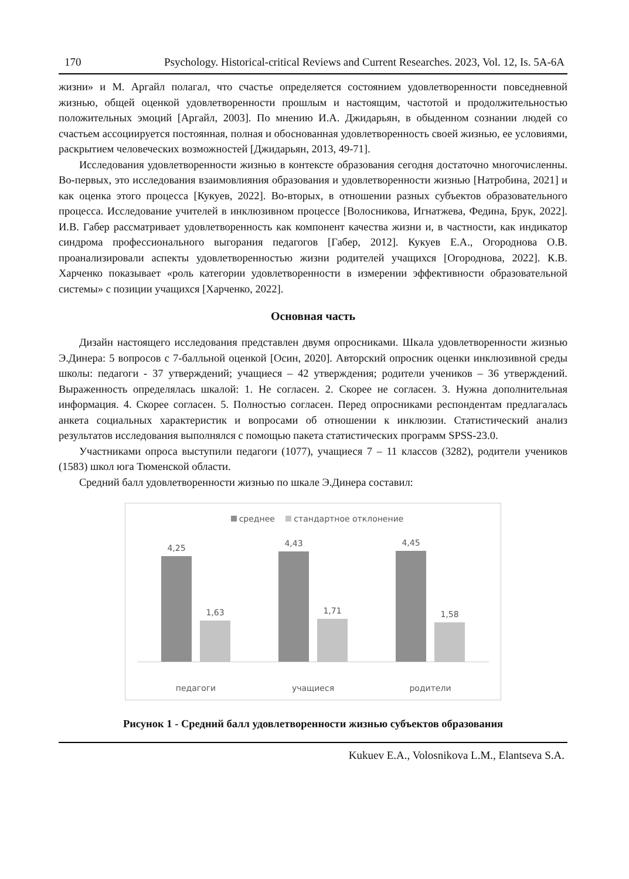170 Psychology. Historical-critical Reviews and Current Researches. 2023, Vol. 12, Is. 5A-6A
жизни» и М. Аргайл полагал, что счастье определяется состоянием удовлетворенности повседневной жизнью, общей оценкой удовлетворенности прошлым и настоящим, частотой и продолжительностью положительных эмоций [Аргайл, 2003]. По мнению И.А. Джидарьян, в обыденном сознании людей со счастьем ассоциируется постоянная, полная и обоснованная удовлетворенность своей жизнью, ее условиями, раскрытием человеческих возможностей [Джидарьян, 2013, 49-71].
Исследования удовлетворенности жизнью в контексте образования сегодня достаточно многочисленны. Во-первых, это исследования взаимовлияния образования и удовлетворенности жизнью [Натробина, 2021] и как оценка этого процесса [Кукуев, 2022]. Во-вторых, в отношении разных субъектов образовательного процесса. Исследование учителей в инклюзивном процессе [Волосникова, Игнатжева, Федина, Брук, 2022]. И.В. Габер рассматривает удовлетворенность как компонент качества жизни и, в частности, как индикатор синдрома профессионального выгорания педагогов [Габер, 2012]. Кукуев Е.А., Огороднова О.В. проанализировали аспекты удовлетворенностью жизни родителей учащихся [Огороднова, 2022]. К.В. Харченко показывает «роль категории удовлетворенности в измерении эффективности образовательной системы» с позиции учащихся [Харченко, 2022].
Основная часть
Дизайн настоящего исследования представлен двумя опросниками. Шкала удовлетворенности жизнью Э.Динера: 5 вопросов с 7-балльной оценкой [Осин, 2020]. Авторский опросник оценки инклюзивной среды школы: педагоги - 37 утверждений; учащиеся – 42 утверждения; родители учеников – 36 утверждений. Выраженность определялась шкалой: 1. Не согласен. 2. Скорее не согласен. 3. Нужна дополнительная информация. 4. Скорее согласен. 5. Полностью согласен. Перед опросниками респондентам предлагалась анкета социальных характеристик и вопросами об отношении к инклюзии. Статистический анализ результатов исследования выполнялся с помощью пакета статистических программ SPSS-23.0.
Участниками опроса выступили педагоги (1077), учащиеся 7 – 11 классов (3282), родители учеников (1583) школ юга Тюменской области.
Средний балл удовлетворенности жизнью по шкале Э.Динера составил:
среднее стандартное отклонение
4,25
1,63
4,43
1,71
4,45
1,58
педагоги учащиеся родители
Рисунок 1 - Средний балл удовлетворенности жизнью субъектов образования
Kukuev E.A., Volosnikova L.M., Elantseva S.A.